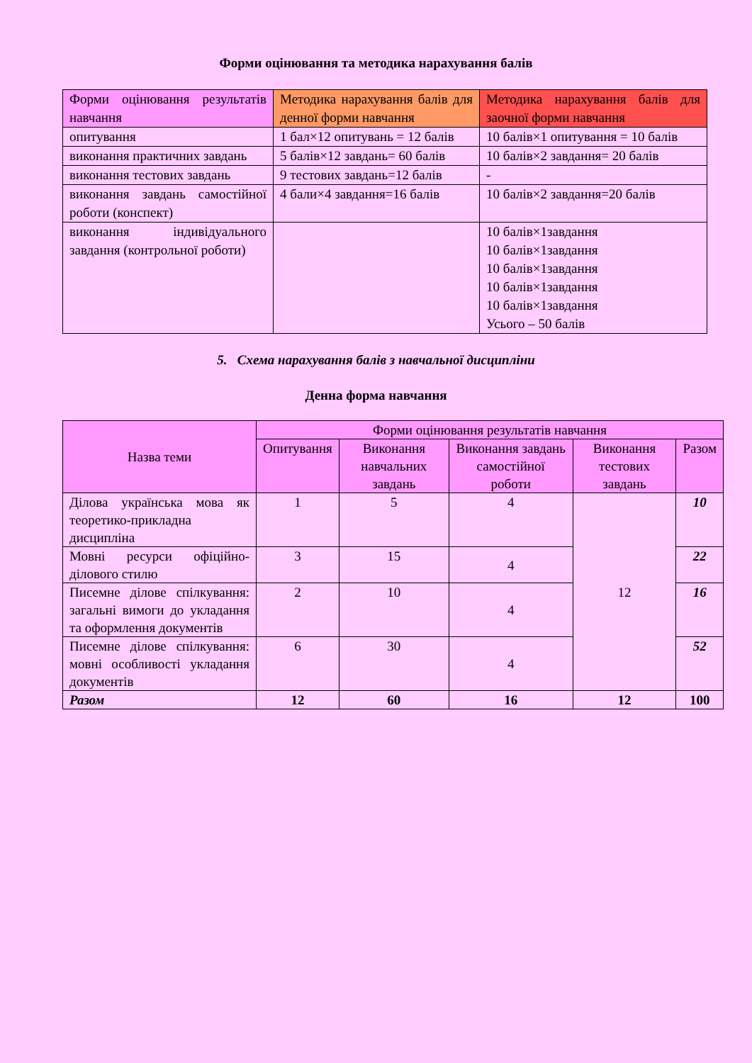Форми оцінювання та методика нарахування балів
| Форми оцінювання результатів навчання | Методика нарахування балів для денної форми навчання | Методика нарахування балів для заочної форми навчання |
| опитування | 1 бал×12 опитувань = 12 балів | 10 балів×1 опитування = 10 балів |
| виконання практичних завдань | 5 балів×12 завдань= 60 балів | 10 балів×2 завдання= 20 балів |
| виконання тестових завдань | 9 тестових завдань=12 балів | - |
| виконання завдань самостійної роботи (конспект) | 4 бали×4 завдання=16 балів | 10 балів×2 завдання=20 балів |
| виконання індивідуального завдання (контрольної роботи) | | 10 балів×1завдання 10 балів×1завдання 10 балів×1завдання 10 балів×1завдання 10 балів×1завдання Усього – 50 балів |
5. Схема нарахування балів з навчальної дисципліни
Денна форма навчання
| Назва теми | Форми оцінювання результатів навчання | | | | |
| --- | --- | --- | --- | --- | --- |
| | Опитування | Виконання навчальних завдань | Виконання завдань самостійної роботи | Виконання тестових завдань | Разом |
| Ділова українська мова як теоретико-прикладна дисципліна | 1 | 5 | 4 | 12 | 10 |
| Мовні ресурси офіційно-ділового стилю | 3 | 15 | 4 | | 22 |
| Писемне ділове спілкування: загальні вимоги до укладання та оформлення документів | 2 | 10 | 4 | | 16 |
| Писемне ділове спілкування: мовні особливості укладання документів | 6 | 30 | 4 | | 52 |
| Разом | 12 | 60 | 16 | 12 | 100 |